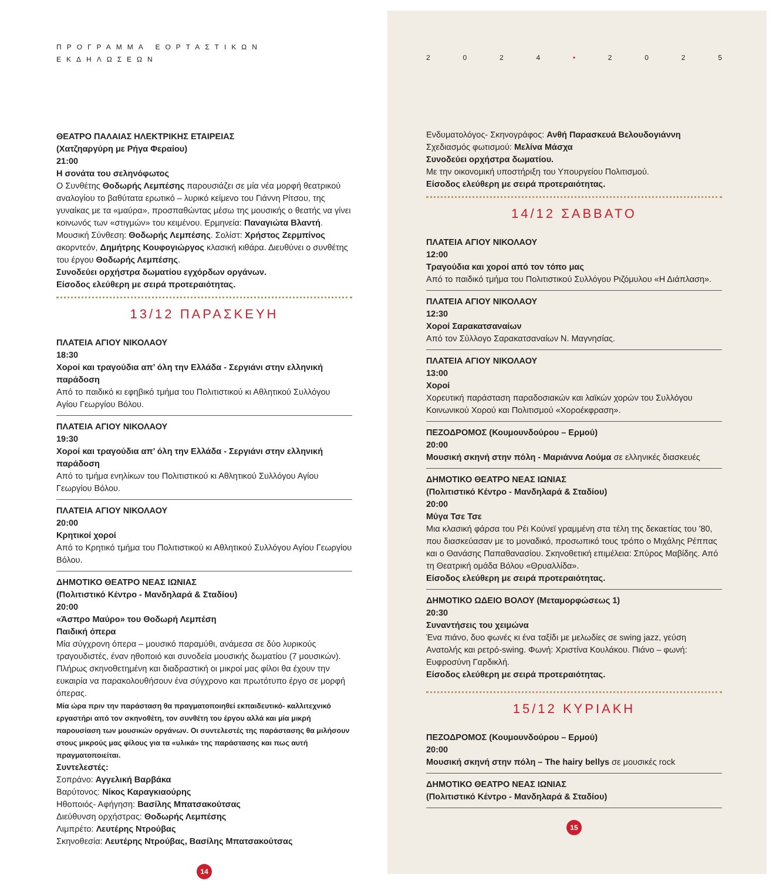ΠΡΟΓΡΑΜΜΑ ΕΟΡΤΑΣΤΙΚΩΝ ΕΚΔΗΛΩΣΕΩΝ
ΘΕΑΤΡΟ ΠΑΛΑΙΑΣ ΗΛΕΚΤΡΙΚΗΣ ΕΤΑΙΡΕΙΑΣ
(Χατζηαργύρη με Ρήγα Φεραίου)
21:00
Η σονάτα του σεληνόφωτος
Ο Συνθέτης Θοδωρής Λεμπέσης παρουσιάζει σε μία νέα μορφή θεατρικού αναλογίου το βαθύτατα ερωτικό – λυρικό κείμενο του Γιάννη Ρίτσου, της γυναίκας με τα «μαύρα», προσπαθώντας μέσω της μουσικής ο θεατής να γίνει κοινωνός των «στιγμών» του κειμένου. Ερμηνεία: Παναγιώτα Βλαντή. Μουσική Σύνθεση: Θοδωρής Λεμπέσης. Σολίστ: Χρήστος Ζερμπίνος ακορντεόν, Δημήτρης Κουφογιώργος κλασική κιθάρα. Διευθύνει ο συνθέτης του έργου Θοδωρής Λεμπέσης.
Συνοδεύει ορχήστρα δωματίου εγχόρδων οργάνων.
Είσοδος ελεύθερη με σειρά προτεραιότητας.
13/12 ΠΑΡΑΣΚΕΥΗ
ΠΛΑΤΕΙΑ ΑΓΙΟΥ ΝΙΚΟΛΑΟΥ
18:30
Χοροί και τραγούδια απ’ όλη την Ελλάδα - Σεργιάνι στην ελληνική παράδοση
Από το παιδικό κι εφηβικό τμήμα του Πολιτιστικού κι Αθλητικού Συλλόγου Αγίου Γεωργίου Βόλου.
ΠΛΑΤΕΙΑ ΑΓΙΟΥ ΝΙΚΟΛΑΟΥ
19:30
Χοροί και τραγούδια απ’ όλη την Ελλάδα - Σεργιάνι στην ελληνική παράδοση
Από το τμήμα ενηλίκων του Πολιτιστικού κι Αθλητικού Συλλόγου Αγίου Γεωργίου Βόλου.
ΠΛΑΤΕΙΑ ΑΓΙΟΥ ΝΙΚΟΛΑΟΥ
20:00
Κρητικοί χοροί
Από το Κρητικό τμήμα του Πολιτιστικού κι Αθλητικού Συλλόγου Αγίου Γεωργίου Βόλου.
ΔΗΜΟΤΙΚΟ ΘΕΑΤΡΟ ΝΕΑΣ ΙΩΝΙΑΣ
(Πολιτιστικό Κέντρο - Μανδηλαρά & Σταδίου)
20:00
«Άσπρο Μαύρο» του Θοδωρή Λεμπέση
Παιδική όπερα
Μία σύγχρονη όπερα – μουσικό παραμύθι, ανάμεσα σε δύο λυρικούς τραγουδιστές, έναν ηθοποιό και συνοδεία μουσικής δωματίου (7 μουσικών). Πλήρως σκηνοθετημένη και διαδραστική οι μικροί μας φίλοι θα έχουν την ευκαιρία να παρακολουθήσουν ένα σύγχρονο και πρωτότυπο έργο σε μορφή όπερας.
Μία ώρα πριν την παράσταση θα πραγματοποιηθεί εκπαιδευτικό- καλλιτεχνικό εργαστήρι από τον σκηνοθέτη, τον συνθέτη του έργου αλλά και μία μικρή παρουσίαση των μουσικών οργάνων. Οι συντελεστές της παράστασης θα μιλήσουν στους μικρούς μας φίλους για τα «υλικά» της παράστασης και πως αυτή πραγματοποιείται.
Συντελεστές:
Σοπράνο: Αγγελική Βαρβάκα
Βαρύτονος: Νίκος Καραγκιαούρης
Ηθοποιός- Αφήγηση: Βασίλης Μπατσακούτσας
Διεύθυνση ορχήστρας: Θοδωρής Λεμπέσης
Λιμπρέτο: Λευτέρης Ντρούβας
Σκηνοθεσία: Λευτέρης Ντρούβας, Βασίλης Μπατσακούτσας
14
2024 • 2025
Ενδυματολόγος- Σκηνογράφος: Ανθή Παρασκευά Βελουδογιάννη
Σχεδιασμός φωτισμού: Μελίνα Μάσχα
Συνοδεύει ορχήστρα δωματίου.
Με την οικονομική υποστήριξη του Υπουργείου Πολιτισμού.
Είσοδος ελεύθερη με σειρά προτεραιότητας.
14/12 ΣΑΒΒΑΤΟ
ΠΛΑΤΕΙΑ ΑΓΙΟΥ ΝΙΚΟΛΑΟΥ
12:00
Τραγούδια και χοροί από τον τόπο μας
Από το παιδικό τμήμα του Πολιτιστικού Συλλόγου Ριζόμυλου «Η Διάπλαση».
ΠΛΑΤΕΙΑ ΑΓΙΟΥ ΝΙΚΟΛΑΟΥ
12:30
Χοροί Σαρακατσαναίων
Από τον Σύλλογο Σαρακατσαναίων Ν. Μαγνησίας.
ΠΛΑΤΕΙΑ ΑΓΙΟΥ ΝΙΚΟΛΑΟΥ
13:00
Χοροί
Χορευτική παράσταση παραδοσιακών και λαϊκών χορών του Συλλόγου Κοινωνικού Χορού και Πολιτισμού «Χοροέκφραση».
ΠΕΖΟΔΡΟΜΟΣ (Κουμουνδούρου – Ερμού)
20:00
Μουσική σκηνή στην πόλη - Μαριάννα Λούμα σε ελληνικές διασκευές
ΔΗΜΟΤΙΚΟ ΘΕΑΤΡΟ ΝΕΑΣ ΙΩΝΙΑΣ
(Πολιτιστικό Κέντρο - Μανδηλαρά & Σταδίου)
20:00
Μύγα Τσε Τσε
Μια κλασική φάρσα του Ρέι Κούνεϊ γραμμένη στα τέλη της δεκαετίας του '80, που διασκεύασαν με το μοναδικό, προσωπικό τους τρόπο ο Μιχάλης Ρέππας και ο Θανάσης Παπαθανασίου. Σκηνοθετική επιμέλεια: Σπύρος Μαβίδης. Από τη Θεατρική ομάδα Βόλου «Θρυαλλίδα».
Είσοδος ελεύθερη με σειρά προτεραιότητας.
ΔΗΜΟΤΙΚΟ ΩΔΕΙΟ ΒΟΛΟΥ (Μεταμορφώσεως 1)
20:30
Συναντήσεις του χειμώνα
Ένα πιάνο, δυο φωνές κι ένα ταξίδι με μελωδίες σε swing jazz, γεύση Ανατολής και ρετρό-swing. Φωνή: Χριστίνα Κουλάκου. Πιάνο – φωνή: Ευφροσύνη Γαρδικλή.
Είσοδος ελεύθερη με σειρά προτεραιότητας.
15/12 ΚΥΡΙΑΚΗ
ΠΕΖΟΔΡΟΜΟΣ (Κουμουνδούρου – Ερμού)
20:00
Μουσική σκηνή στην πόλη – The hairy bellys σε μουσικές rock
ΔΗΜΟΤΙΚΟ ΘΕΑΤΡΟ ΝΕΑΣ ΙΩΝΙΑΣ
(Πολιτιστικό Κέντρο - Μανδηλαρά & Σταδίου)
15